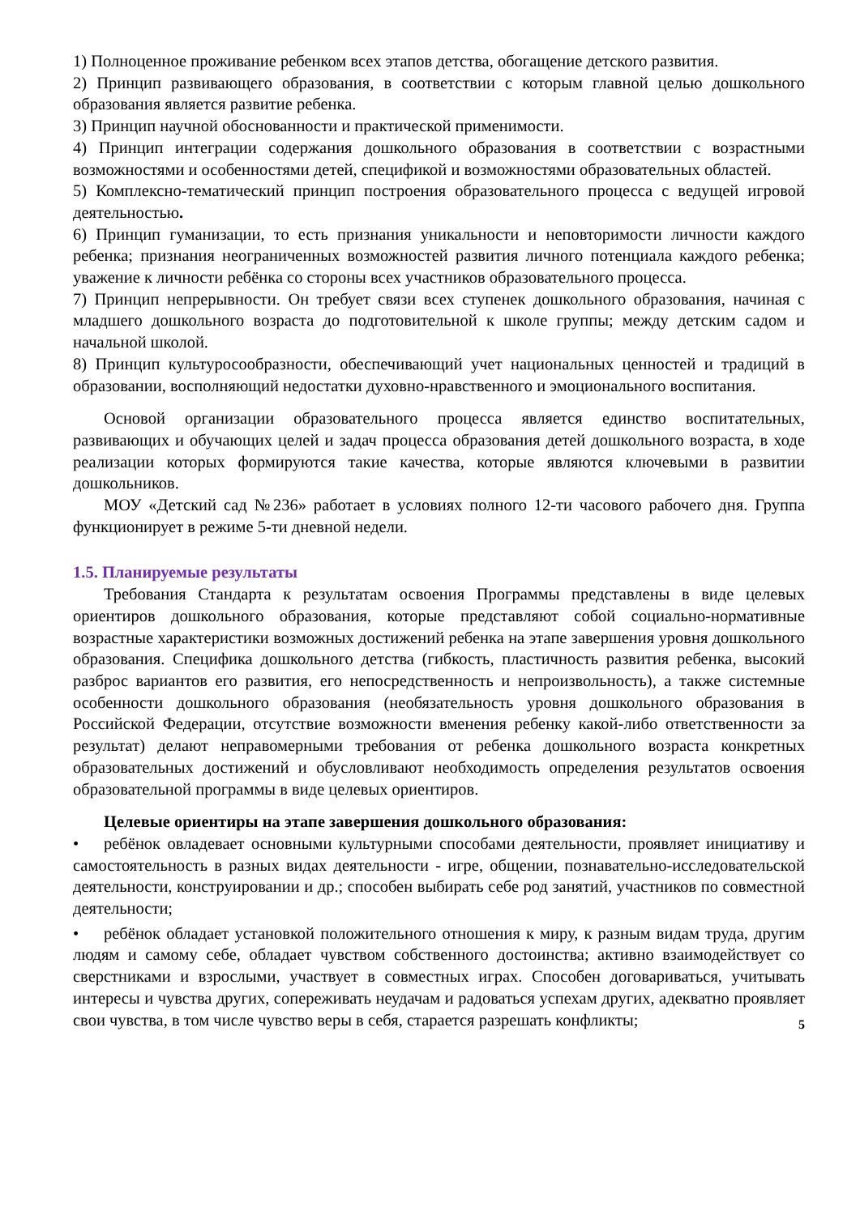1) Полноценное проживание ребенком всех этапов детства, обогащение детского развития.
2) Принцип развивающего образования, в соответствии с которым главной целью дошкольного образования является развитие ребенка.
3) Принцип научной обоснованности и практической применимости.
4) Принцип интеграции содержания дошкольного образования в соответствии с возрастными возможностями и особенностями детей, спецификой и возможностями образовательных областей.
5) Комплексно-тематический принцип построения образовательного процесса с ведущей игровой деятельностью.
6) Принцип гуманизации, то есть признания уникальности и неповторимости личности каждого ребенка; признания неограниченных возможностей развития личного потенциала каждого ребенка; уважение к личности ребёнка со стороны всех участников образовательного процесса.
7) Принцип непрерывности. Он требует связи всех ступенек дошкольного образования, начиная с младшего дошкольного возраста до подготовительной к школе группы; между детским садом и начальной школой.
8) Принцип культуросообразности, обеспечивающий учет национальных ценностей и традиций в образовании, восполняющий недостатки духовно-нравственного и эмоционального воспитания.
Основой организации образовательного процесса является единство воспитательных, развивающих и обучающих целей и задач процесса образования детей дошкольного возраста, в ходе реализации которых формируются такие качества, которые являются ключевыми в развитии дошкольников.
МОУ «Детский сад №236» работает в условиях полного 12-ти часового рабочего дня. Группа функционирует в режиме 5-ти дневной недели.
1.5. Планируемые результаты
Требования Стандарта к результатам освоения Программы представлены в виде целевых ориентиров дошкольного образования, которые представляют собой социально-нормативные возрастные характеристики возможных достижений ребенка на этапе завершения уровня дошкольного образования. Специфика дошкольного детства (гибкость, пластичность развития ребенка, высокий разброс вариантов его развития, его непосредственность и непроизвольность), а также системные особенности дошкольного образования (необязательность уровня дошкольного образования в Российской Федерации, отсутствие возможности вменения ребенку какой-либо ответственности за результат) делают неправомерными требования от ребенка дошкольного возраста конкретных образовательных достижений и обусловливают необходимость определения результатов освоения образовательной программы в виде целевых ориентиров.
Целевые ориентиры на этапе завершения дошкольного образования:
• ребёнок овладевает основными культурными способами деятельности, проявляет инициативу и самостоятельность в разных видах деятельности - игре, общении, познавательно-исследовательской деятельности, конструировании и др.; способен выбирать себе род занятий, участников по совместной деятельности;
• ребёнок обладает установкой положительного отношения к миру, к разным видам труда, другим людям и самому себе, обладает чувством собственного достоинства; активно взаимодействует со сверстниками и взрослыми, участвует в совместных играх. Способен договариваться, учитывать интересы и чувства других, сопереживать неудачам и радоваться успехам других, адекватно проявляет свои чувства, в том числе чувство веры в себя, старается разрешать конфликты;
5